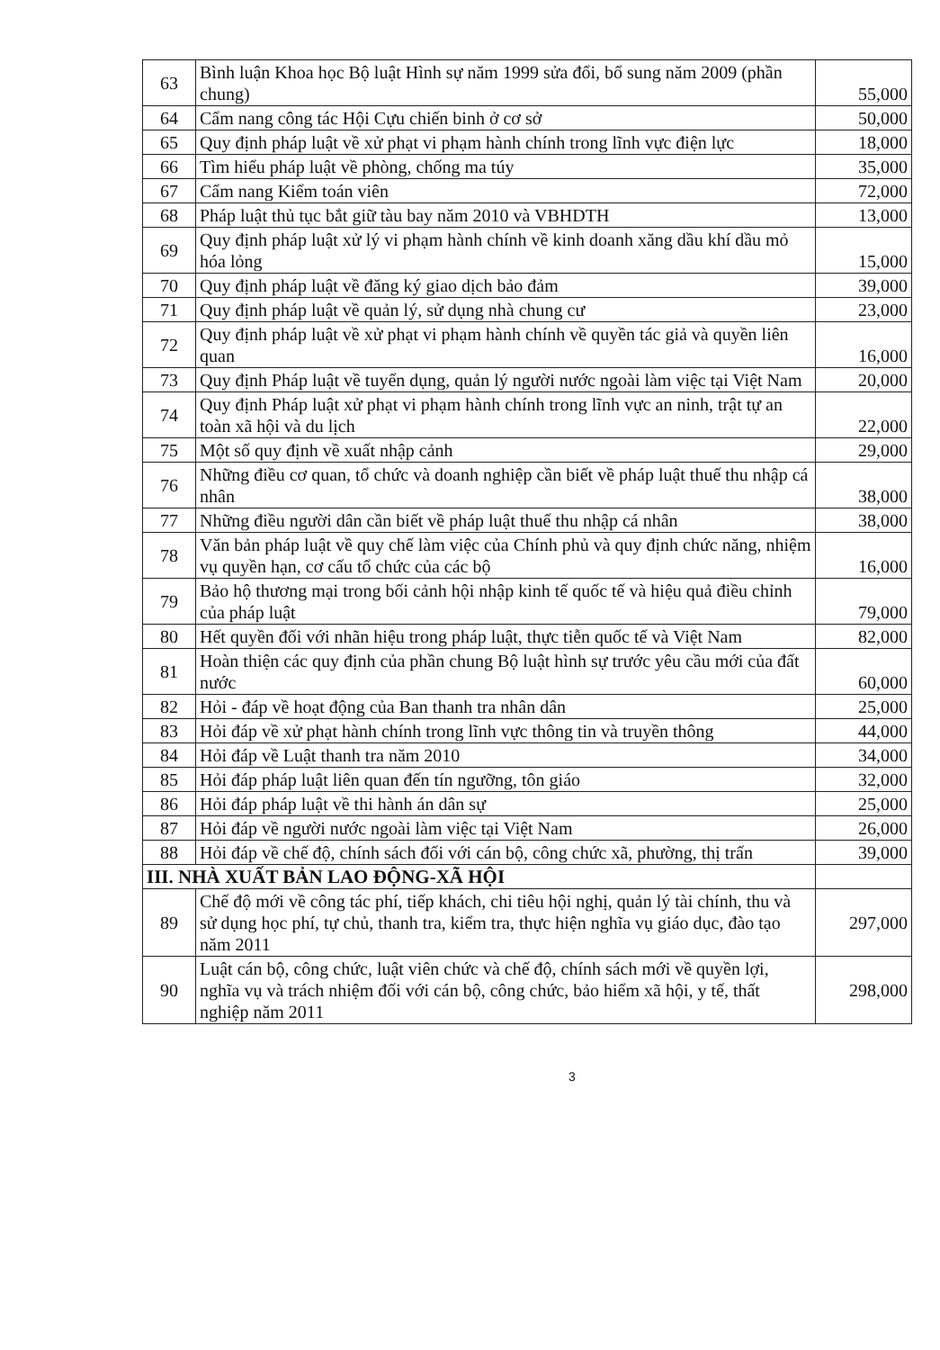| 63 | Bình luận Khoa học Bộ luật Hình sự năm 1999 sửa đổi, bổ sung năm 2009 (phần chung) | 55,000 |
| 64 | Cẩm nang công tác Hội Cựu chiến binh ở cơ sở | 50,000 |
| 65 | Quy định pháp luật về xử phạt vi phạm hành chính trong lĩnh vực điện lực | 18,000 |
| 66 | Tìm hiểu pháp luật về phòng, chống ma túy | 35,000 |
| 67 | Cẩm nang Kiểm toán viên | 72,000 |
| 68 | Pháp luật thủ tục bắt giữ tàu bay năm 2010 và VBHDTH | 13,000 |
| 69 | Quy định pháp luật xử lý vi phạm hành chính về kinh doanh xăng dầu khí dầu mỏ hóa lỏng | 15,000 |
| 70 | Quy định pháp luật về đăng ký giao dịch bảo đảm | 39,000 |
| 71 | Quy định pháp luật về quản lý, sử dụng nhà chung cư | 23,000 |
| 72 | Quy định pháp luật về xử phạt vi phạm hành chính về quyền tác giả và quyền liên quan | 16,000 |
| 73 | Quy định Pháp luật về tuyển dụng, quản lý người nước ngoài làm việc tại Việt Nam | 20,000 |
| 74 | Quy định Pháp luật xử phạt vi phạm hành chính trong lĩnh vực an ninh, trật tự an toàn xã hội và du lịch | 22,000 |
| 75 | Một số quy định về xuất nhập cảnh | 29,000 |
| 76 | Những điều cơ quan, tổ chức và doanh nghiệp cần biết về pháp luật thuế thu nhập cá nhân | 38,000 |
| 77 | Những điều người dân cần biết về pháp luật thuế thu nhập cá nhân | 38,000 |
| 78 | Văn bản pháp luật về quy chế làm việc của Chính phủ và quy định chức năng, nhiệm vụ quyền hạn, cơ cấu tổ chức của các bộ | 16,000 |
| 79 | Bảo hộ thương mại trong bối cảnh hội nhập kinh tế quốc tế và hiệu quả điều chỉnh của pháp luật | 79,000 |
| 80 | Hết quyền đối với nhãn hiệu trong pháp luật, thực tiễn quốc tế và Việt Nam | 82,000 |
| 81 | Hoàn thiện các quy định của phần chung Bộ luật hình sự trước yêu cầu mới của đất nước | 60,000 |
| 82 | Hỏi - đáp về hoạt động của Ban thanh tra nhân dân | 25,000 |
| 83 | Hỏi đáp về xử phạt hành chính trong lĩnh vực thông tin và truyền thông | 44,000 |
| 84 | Hỏi đáp về Luật thanh tra năm 2010 | 34,000 |
| 85 | Hỏi đáp pháp luật liên quan đến tín ngưỡng, tôn giáo | 32,000 |
| 86 | Hỏi đáp pháp luật về thi hành án dân sự | 25,000 |
| 87 | Hỏi đáp về người nước ngoài làm việc tại Việt Nam | 26,000 |
| 88 | Hỏi đáp về chế độ, chính sách đối với cán bộ, công chức xã, phường, thị trấn | 39,000 |
| III. NHÀ XUẤT BẢN LAO ĐỘNG-XÃ HỘI | | |
| 89 | Chế độ mới về công tác phí, tiếp khách, chi tiêu hội nghị, quản lý tài chính, thu và sử dụng học phí, tự chủ, thanh tra, kiểm tra, thực hiện nghĩa vụ giáo dục, đào tạo năm 2011 | 297,000 |
| 90 | Luật cán bộ, công chức, luật viên chức và chế độ, chính sách mới về quyền lợi, nghĩa vụ và trách nhiệm đối với cán bộ, công chức, bảo hiểm xã hội, y tế, thất nghiệp năm 2011 | 298,000 |
3